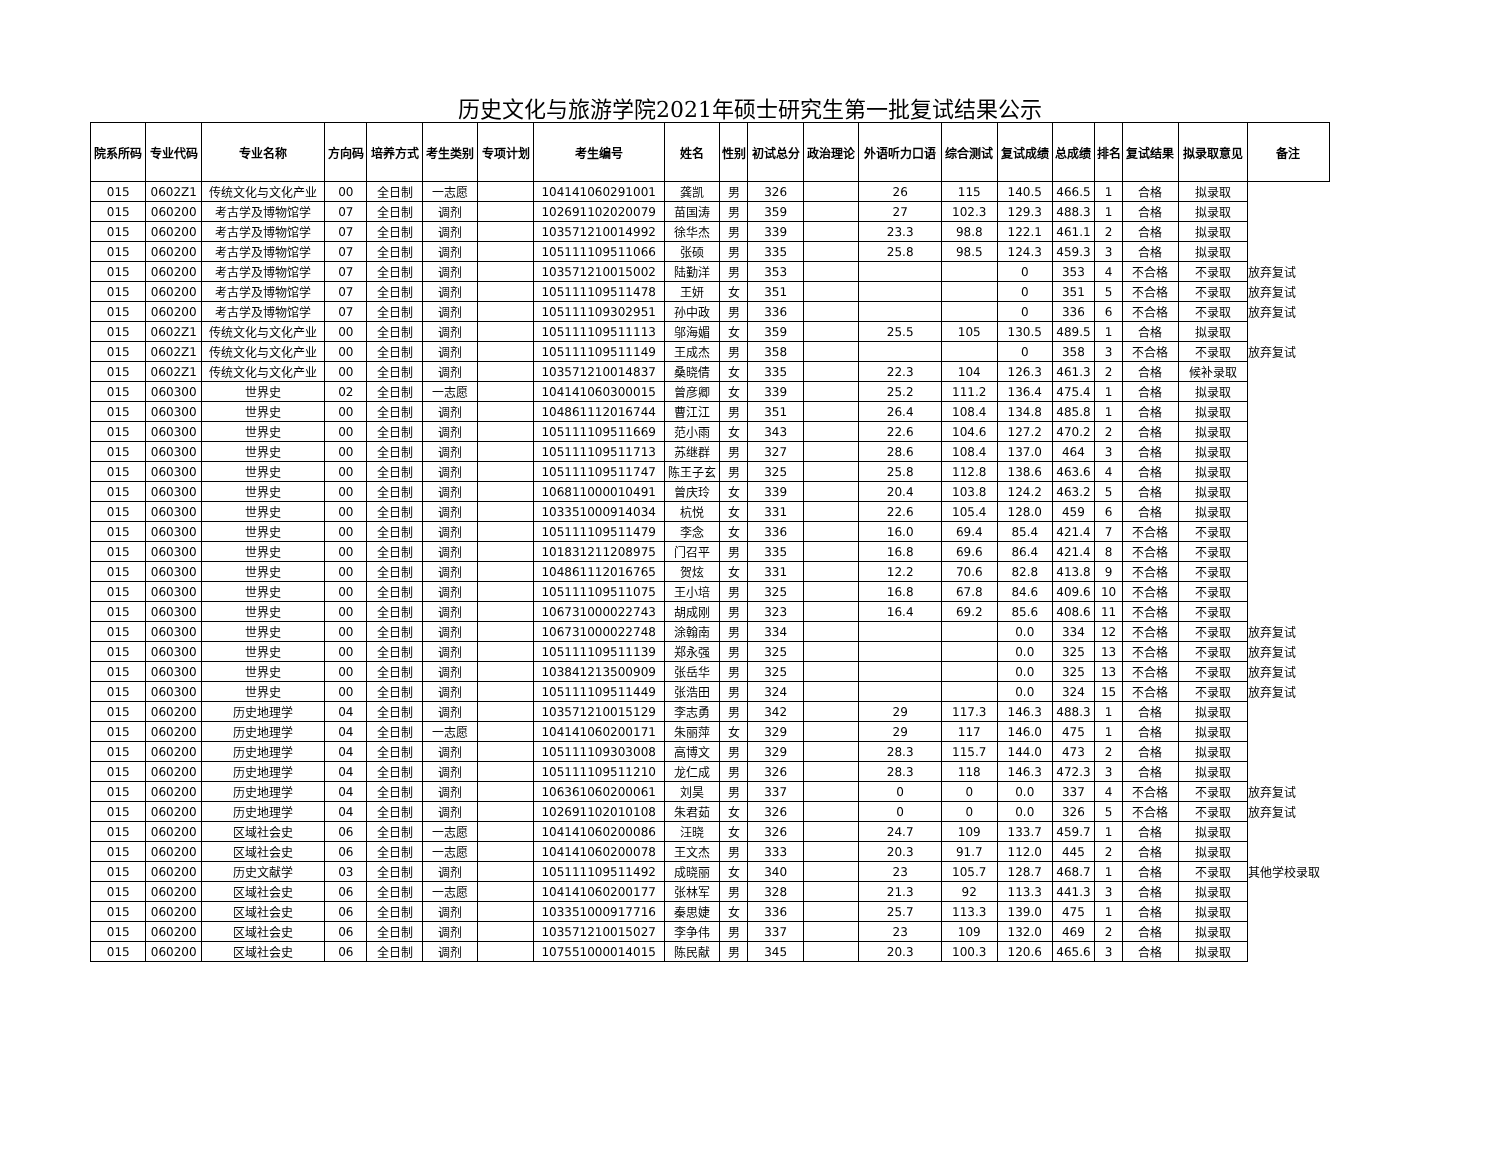历史文化与旅游学院2021年硕士研究生第一批复试结果公示
| 院系所码 | 专业代码 | 专业名称 | 方向码 | 培养方式 | 考生类别 | 专项计划 | 考生编号 | 姓名 | 性别 | 初试总分 | 政治理论 | 外语听力口语 | 综合测试 | 复试成绩 | 总成绩 | 排名 | 复试结果 | 拟录取意见 | 备注 |
| --- | --- | --- | --- | --- | --- | --- | --- | --- | --- | --- | --- | --- | --- | --- | --- | --- | --- | --- | --- |
| 015 | 0602Z1 | 传统文化与文化产业 | 00 | 全日制 | 一志愿 | | 104141060291001 | 龚凯 | 男 | 326 | | 26 | 115 | 140.5 | 466.5 | 1 | 合格 | 拟录取 | |
| 015 | 060200 | 考古学及博物馆学 | 07 | 全日制 | 调剂 | | 102691102020079 | 苗国涛 | 男 | 359 | | 27 | 102.3 | 129.3 | 488.3 | 1 | 合格 | 拟录取 | |
| 015 | 060200 | 考古学及博物馆学 | 07 | 全日制 | 调剂 | | 103571210014992 | 徐华杰 | 男 | 339 | | 23.3 | 98.8 | 122.1 | 461.1 | 2 | 合格 | 拟录取 | |
| 015 | 060200 | 考古学及博物馆学 | 07 | 全日制 | 调剂 | | 105111109511066 | 张硕 | 男 | 335 | | 25.8 | 98.5 | 124.3 | 459.3 | 3 | 合格 | 拟录取 | |
| 015 | 060200 | 考古学及博物馆学 | 07 | 全日制 | 调剂 | | 103571210015002 | 陆勤洋 | 男 | 353 | | | | 0 | 353 | 4 | 不合格 | 不录取 | 放弃复试 |
| 015 | 060200 | 考古学及博物馆学 | 07 | 全日制 | 调剂 | | 105111109511478 | 王妍 | 女 | 351 | | | | 0 | 351 | 5 | 不合格 | 不录取 | 放弃复试 |
| 015 | 060200 | 考古学及博物馆学 | 07 | 全日制 | 调剂 | | 105111109302951 | 孙中政 | 男 | 336 | | | | 0 | 336 | 6 | 不合格 | 不录取 | 放弃复试 |
| 015 | 0602Z1 | 传统文化与文化产业 | 00 | 全日制 | 调剂 | | 105111109511113 | 邬海媚 | 女 | 359 | | 25.5 | 105 | 130.5 | 489.5 | 1 | 合格 | 拟录取 | |
| 015 | 0602Z1 | 传统文化与文化产业 | 00 | 全日制 | 调剂 | | 105111109511149 | 王成杰 | 男 | 358 | | | | 0 | 358 | 3 | 不合格 | 不录取 | 放弃复试 |
| 015 | 0602Z1 | 传统文化与文化产业 | 00 | 全日制 | 调剂 | | 103571210014837 | 桑晓倩 | 女 | 335 | | 22.3 | 104 | 126.3 | 461.3 | 2 | 合格 | 候补录取 | |
| 015 | 060300 | 世界史 | 02 | 全日制 | 一志愿 | | 104141060300015 | 曾彦卿 | 女 | 339 | | 25.2 | 111.2 | 136.4 | 475.4 | 1 | 合格 | 拟录取 | |
| 015 | 060300 | 世界史 | 00 | 全日制 | 调剂 | | 104861112016744 | 曹江江 | 男 | 351 | | 26.4 | 108.4 | 134.8 | 485.8 | 1 | 合格 | 拟录取 | |
| 015 | 060300 | 世界史 | 00 | 全日制 | 调剂 | | 105111109511669 | 范小雨 | 女 | 343 | | 22.6 | 104.6 | 127.2 | 470.2 | 2 | 合格 | 拟录取 | |
| 015 | 060300 | 世界史 | 00 | 全日制 | 调剂 | | 105111109511713 | 苏继群 | 男 | 327 | | 28.6 | 108.4 | 137.0 | 464 | 3 | 合格 | 拟录取 | |
| 015 | 060300 | 世界史 | 00 | 全日制 | 调剂 | | 105111109511747 | 陈王子玄 | 男 | 325 | | 25.8 | 112.8 | 138.6 | 463.6 | 4 | 合格 | 拟录取 | |
| 015 | 060300 | 世界史 | 00 | 全日制 | 调剂 | | 106811000010491 | 曾庆玲 | 女 | 339 | | 20.4 | 103.8 | 124.2 | 463.2 | 5 | 合格 | 拟录取 | |
| 015 | 060300 | 世界史 | 00 | 全日制 | 调剂 | | 103351000914034 | 杭悦 | 女 | 331 | | 22.6 | 105.4 | 128.0 | 459 | 6 | 合格 | 拟录取 | |
| 015 | 060300 | 世界史 | 00 | 全日制 | 调剂 | | 105111109511479 | 李念 | 女 | 336 | | 16.0 | 69.4 | 85.4 | 421.4 | 7 | 不合格 | 不录取 | |
| 015 | 060300 | 世界史 | 00 | 全日制 | 调剂 | | 101831211208975 | 门召平 | 男 | 335 | | 16.8 | 69.6 | 86.4 | 421.4 | 8 | 不合格 | 不录取 | |
| 015 | 060300 | 世界史 | 00 | 全日制 | 调剂 | | 104861112016765 | 贺炫 | 女 | 331 | | 12.2 | 70.6 | 82.8 | 413.8 | 9 | 不合格 | 不录取 | |
| 015 | 060300 | 世界史 | 00 | 全日制 | 调剂 | | 105111109511075 | 王小培 | 男 | 325 | | 16.8 | 67.8 | 84.6 | 409.6 | 10 | 不合格 | 不录取 | |
| 015 | 060300 | 世界史 | 00 | 全日制 | 调剂 | | 106731000022743 | 胡成刚 | 男 | 323 | | 16.4 | 69.2 | 85.6 | 408.6 | 11 | 不合格 | 不录取 | |
| 015 | 060300 | 世界史 | 00 | 全日制 | 调剂 | | 106731000022748 | 涂翰南 | 男 | 334 | | | | 0.0 | 334 | 12 | 不合格 | 不录取 | 放弃复试 |
| 015 | 060300 | 世界史 | 00 | 全日制 | 调剂 | | 105111109511139 | 郑永强 | 男 | 325 | | | | 0.0 | 325 | 13 | 不合格 | 不录取 | 放弃复试 |
| 015 | 060300 | 世界史 | 00 | 全日制 | 调剂 | | 103841213500909 | 张岳华 | 男 | 325 | | | | 0.0 | 325 | 13 | 不合格 | 不录取 | 放弃复试 |
| 015 | 060300 | 世界史 | 00 | 全日制 | 调剂 | | 105111109511449 | 张浩田 | 男 | 324 | | | | 0.0 | 324 | 15 | 不合格 | 不录取 | 放弃复试 |
| 015 | 060200 | 历史地理学 | 04 | 全日制 | 调剂 | | 103571210015129 | 李志勇 | 男 | 342 | | 29 | 117.3 | 146.3 | 488.3 | 1 | 合格 | 拟录取 | |
| 015 | 060200 | 历史地理学 | 04 | 全日制 | 一志愿 | | 104141060200171 | 朱丽萍 | 女 | 329 | | 29 | 117 | 146.0 | 475 | 1 | 合格 | 拟录取 | |
| 015 | 060200 | 历史地理学 | 04 | 全日制 | 调剂 | | 105111109303008 | 高博文 | 男 | 329 | | 28.3 | 115.7 | 144.0 | 473 | 2 | 合格 | 拟录取 | |
| 015 | 060200 | 历史地理学 | 04 | 全日制 | 调剂 | | 105111109511210 | 龙仁成 | 男 | 326 | | 28.3 | 118 | 146.3 | 472.3 | 3 | 合格 | 拟录取 | |
| 015 | 060200 | 历史地理学 | 04 | 全日制 | 调剂 | | 106361060200061 | 刘昊 | 男 | 337 | | 0 | 0 | 0.0 | 337 | 4 | 不合格 | 不录取 | 放弃复试 |
| 015 | 060200 | 历史地理学 | 04 | 全日制 | 调剂 | | 102691102010108 | 朱君茹 | 女 | 326 | | 0 | 0 | 0.0 | 326 | 5 | 不合格 | 不录取 | 放弃复试 |
| 015 | 060200 | 区域社会史 | 06 | 全日制 | 一志愿 | | 104141060200086 | 汪晓 | 女 | 326 | | 24.7 | 109 | 133.7 | 459.7 | 1 | 合格 | 拟录取 | |
| 015 | 060200 | 区域社会史 | 06 | 全日制 | 一志愿 | | 104141060200078 | 王文杰 | 男 | 333 | | 20.3 | 91.7 | 112.0 | 445 | 2 | 合格 | 拟录取 | |
| 015 | 060200 | 历史文献学 | 03 | 全日制 | 调剂 | | 105111109511492 | 成晓丽 | 女 | 340 | | 23 | 105.7 | 128.7 | 468.7 | 1 | 合格 | 不录取 | 其他学校录取 |
| 015 | 060200 | 区域社会史 | 06 | 全日制 | 一志愿 | | 104141060200177 | 张林军 | 男 | 328 | | 21.3 | 92 | 113.3 | 441.3 | 3 | 合格 | 拟录取 | |
| 015 | 060200 | 区域社会史 | 06 | 全日制 | 调剂 | | 103351000917716 | 秦思婕 | 女 | 336 | | 25.7 | 113.3 | 139.0 | 475 | 1 | 合格 | 拟录取 | |
| 015 | 060200 | 区域社会史 | 06 | 全日制 | 调剂 | | 103571210015027 | 李争伟 | 男 | 337 | | 23 | 109 | 132.0 | 469 | 2 | 合格 | 拟录取 | |
| 015 | 060200 | 区域社会史 | 06 | 全日制 | 调剂 | | 107551000014015 | 陈民献 | 男 | 345 | | 20.3 | 100.3 | 120.6 | 465.6 | 3 | 合格 | 拟录取 | |